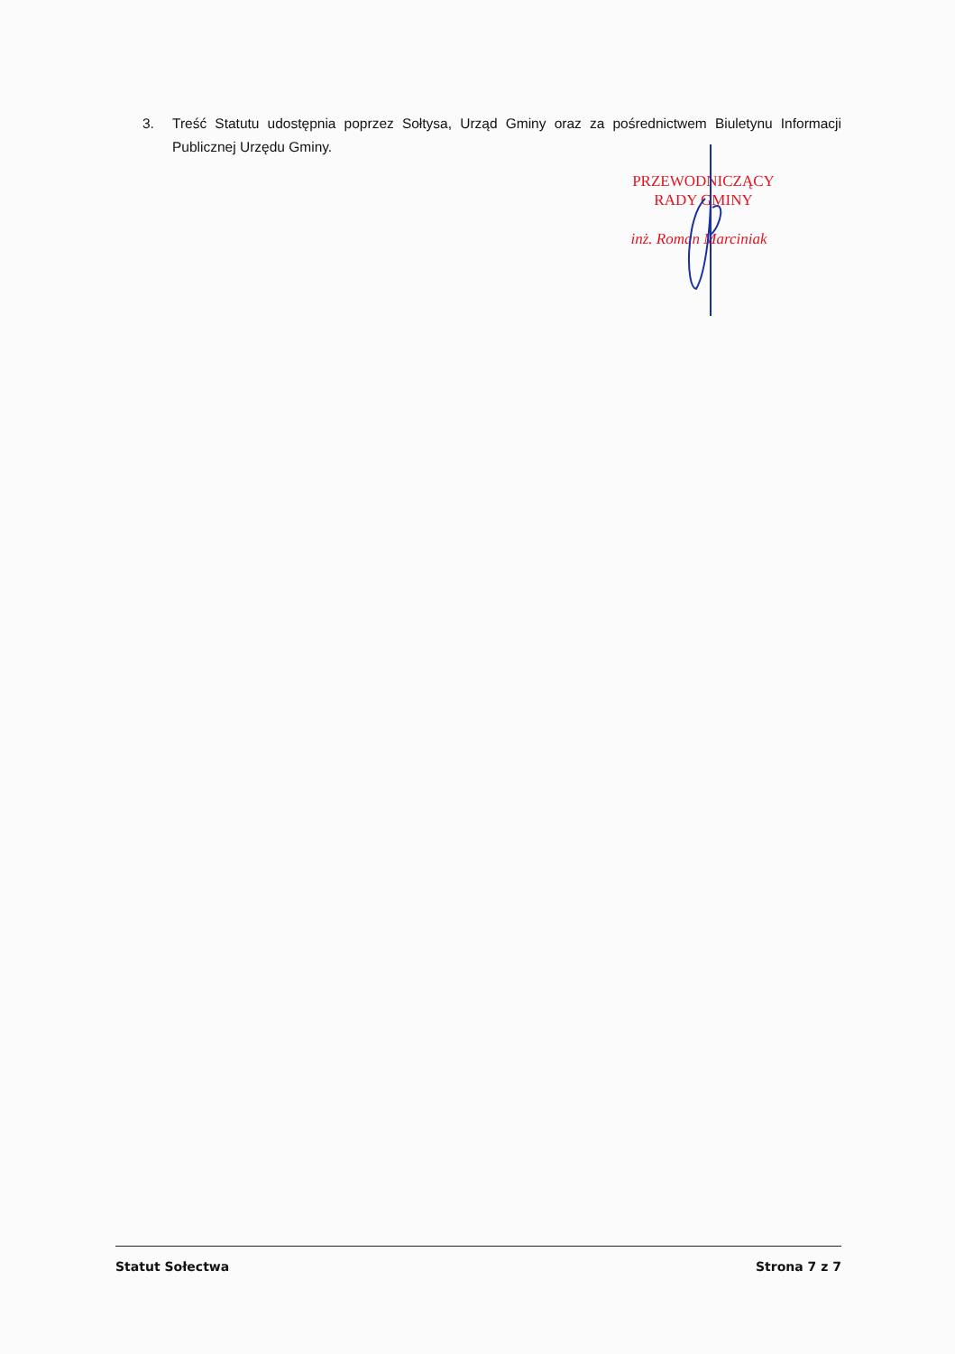3. Treść Statutu udostępnia poprzez Sołtysa, Urząd Gminy oraz za pośrednictwem Biuletynu Informacji Publicznej Urzędu Gminy.
PRZEWODNICZĄCY
RADY GMINY
inż. Roman Marciniak
Statut Sołectwa Strona 7 z 7